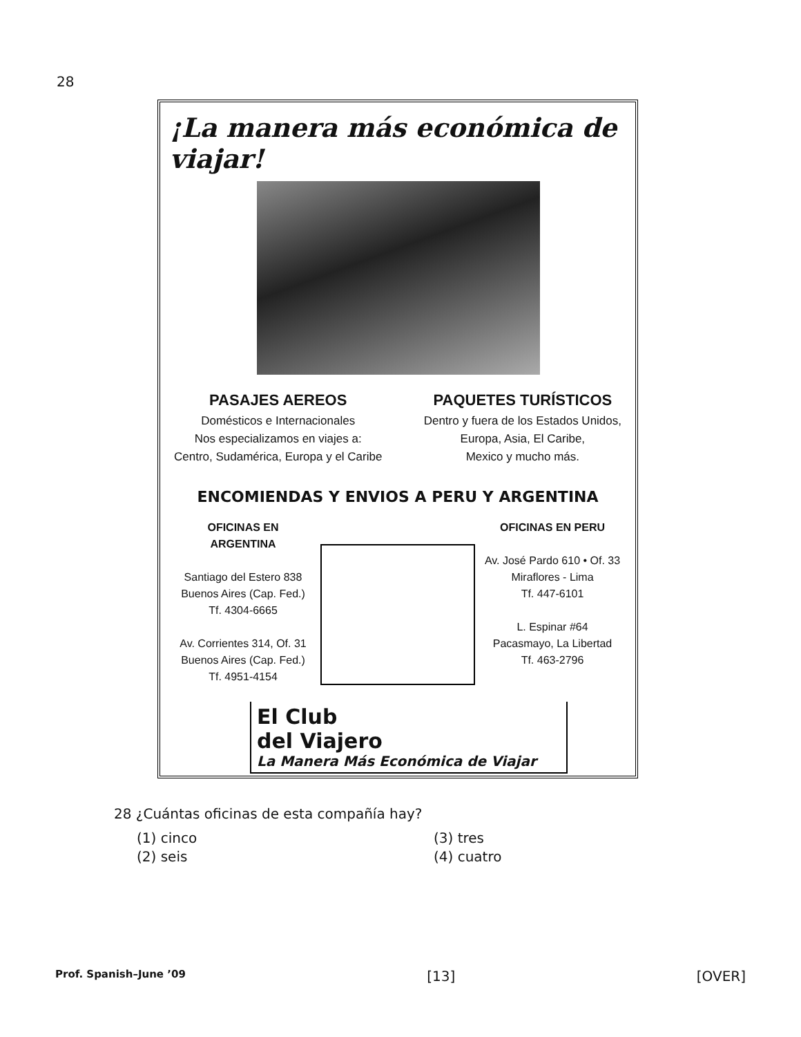28
¡La manera más económica de viajar!
PASAJES AEREOS
Domésticos e Internacionales
Nos especializamos en viajes a:
Centro, Sudamérica, Europa y el Caribe
PAQUETES TURÍSTICOS
Dentro y fuera de los Estados Unidos,
Europa, Asia, El Caribe,
Mexico y mucho más.
ENCOMIENDAS Y ENVIOS A PERU Y ARGENTINA
OFICINAS EN ARGENTINA
Santiago del Estero 838
Buenos Aires (Cap. Fed.)
Tf. 4304-6665
Av. Corrientes 314, Of. 31
Buenos Aires (Cap. Fed.)
Tf. 4951-4154
OFICINAS EN PERU
Av. José Pardo 610 • Of. 33
Miraflores - Lima
Tf. 447-6101
L. Espinar #64
Pacasmayo, La Libertad
Tf. 463-2796
El Club
del Viajero
La Manera Más Económica de Viajar
28 ¿Cuántas oficinas de esta compañía hay?
(1) cinco
(3) tres
(2) seis
(4) cuatro
Prof. Spanish–June ’09 [13] [OVER]